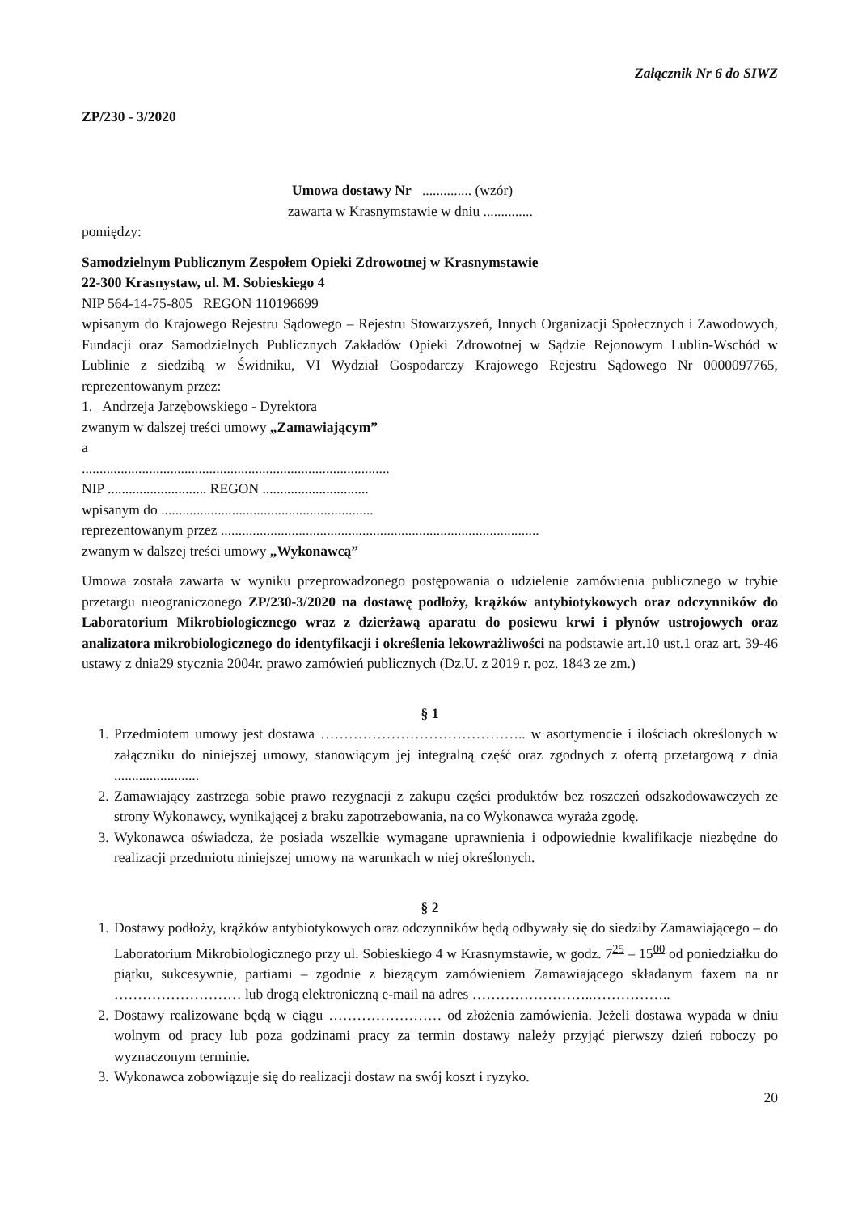Załącznik Nr 6 do SIWZ
ZP/230 - 3/2020
Umowa dostawy Nr .............. (wzór)
zawarta w Krasnymstawie w dniu ..............
pomiędzy:
Samodzielnym Publicznym Zespołem Opieki Zdrowotnej w Krasnymstawie
22-300 Krasnystaw, ul. M. Sobieskiego 4
NIP 564-14-75-805 REGON 110196699
wpisanym do Krajowego Rejestru Sądowego – Rejestru Stowarzyszeń, Innych Organizacji Społecznych i Zawodowych, Fundacji oraz Samodzielnych Publicznych Zakładów Opieki Zdrowotnej w Sądzie Rejonowym Lublin-Wschód w Lublinie z siedzibą w Świdniku, VI Wydział Gospodarczy Krajowego Rejestru Sądowego Nr 0000097765, reprezentowanym przez:
1. Andrzeja Jarzębowskiego - Dyrektora
zwanym w dalszej treści umowy „Zamawiającym”
a
.......................................................................................
NIP ............................ REGON ..............................
wpisanym do ............................................................
reprezentowanym przez ..........................................................................................
zwanym w dalszej treści umowy „Wykonawcą”
Umowa została zawarta w wyniku przeprowadzonego postępowania o udzielenie zamówienia publicznego w trybie przetargu nieograniczonego ZP/230-3/2020 na dostawę podłoży, krążków antybiotykowych oraz odczynników do Laboratorium Mikrobiologicznego wraz z dzierżawą aparatu do posiewu krwi i płynów ustrojowych oraz analizatora mikrobiologicznego do identyfikacji i określenia lekowrażliwości na podstawie art.10 ust.1 oraz art. 39-46 ustawy z dnia29 stycznia 2004r. prawo zamówień publicznych (Dz.U. z 2019 r. poz. 1843 ze zm.)
§ 1
1. Przedmiotem umowy jest dostawa …………………………………….. w asortymencie i ilościach określonych w załączniku do niniejszej umowy, stanowiącym jej integralną część oraz zgodnych z ofertą przetargową z dnia ........................
2. Zamawiający zastrzega sobie prawo rezygnacji z zakupu części produktów bez roszczeń odszkodowawczych ze strony Wykonawcy, wynikającej z braku zapotrzebowania, na co Wykonawca wyraża zgodę.
3. Wykonawca oświadcza, że posiada wszelkie wymagane uprawnienia i odpowiednie kwalifikacje niezbędne do realizacji przedmiotu niniejszej umowy na warunkach w niej określonych.
§ 2
1. Dostawy podłoży, krążków antybiotykowych oraz odczynników będą odbywały się do siedziby Zamawiającego – do Laboratorium Mikrobiologicznego przy ul. Sobieskiego 4 w Krasnymstawie, w godz. 7<sup>25</sup> – 15<sup>00</sup> od poniedziałku do piątku, sukcesywnie, partiami – zgodnie z bieżącym zamówieniem Zamawiającego składanym faxem na nr ……………………… lub drogą elektroniczną e-mail na adres ……………………..……………..
2. Dostawy realizowane będą w ciągu …………………… od złożenia zamówienia. Jeżeli dostawa wypada w dniu wolnym od pracy lub poza godzinami pracy za termin dostawy należy przyjąć pierwszy dzień roboczy po wyznaczonym terminie.
3. Wykonawca zobowiązuje się do realizacji dostaw na swój koszt i ryzyko.
20